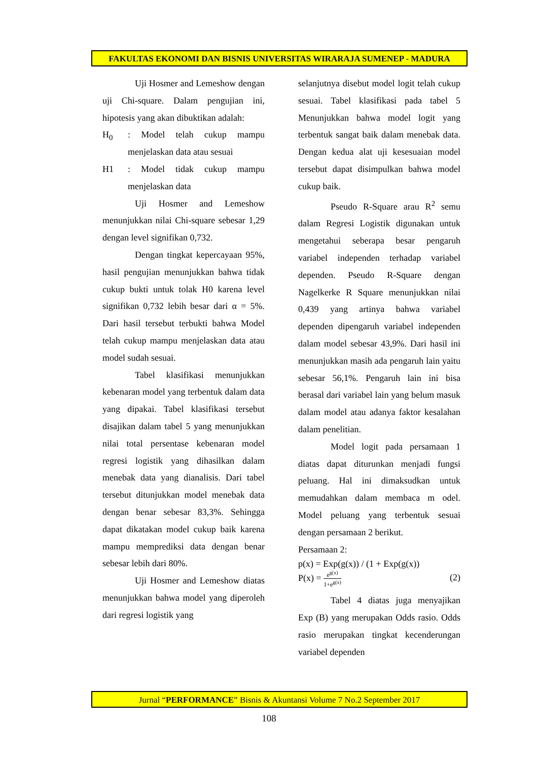FAKULTAS EKONOMI DAN BISNIS UNIVERSITAS WIRARAJA SUMENEP - MADURA
Uji Hosmer and Lemeshow dengan uji Chi-square. Dalam pengujian ini, hipotesis yang akan dibuktikan adalah:
H<sub>0</sub> : Model telah cukup mampu menjelaskan data atau sesuai
H1 : Model tidak cukup mampu menjelaskan data
Uji Hosmer and Lemeshow menunjukkan nilai Chi-square sebesar 1,29 dengan level signifikan 0,732.
Dengan tingkat kepercayaan 95%, hasil pengujian menunjukkan bahwa tidak cukup bukti untuk tolak H0 karena level signifikan 0,732 lebih besar dari α = 5%. Dari hasil tersebut terbukti bahwa Model telah cukup mampu menjelaskan data atau model sudah sesuai.
Tabel klasifikasi menunjukkan kebenaran model yang terbentuk dalam data yang dipakai. Tabel klasifikasi tersebut disajikan dalam tabel 5 yang menunjukkan nilai total persentase kebenaran model regresi logistik yang dihasilkan dalam menebak data yang dianalisis. Dari tabel tersebut ditunjukkan model menebak data dengan benar sebesar 83,3%. Sehingga dapat dikatakan model cukup baik karena mampu memprediksi data dengan benar sebesar lebih dari 80%.
Uji Hosmer and Lemeshow diatas menunjukkan bahwa model yang diperoleh dari regresi logistik yang
selanjutnya disebut model logit telah cukup sesuai. Tabel klasifikasi pada tabel 5 Menunjukkan bahwa model logit yang terbentuk sangat baik dalam menebak data. Dengan kedua alat uji kesesuaian model tersebut dapat disimpulkan bahwa model cukup baik.
Pseudo R-Square arau R<sup>2</sup> semu dalam Regresi Logistik digunakan untuk mengetahui seberapa besar pengaruh variabel independen terhadap variabel dependen. Pseudo R-Square dengan Nagelkerke R Square menunjukkan nilai 0,439 yang artinya bahwa variabel dependen dipengaruh variabel independen dalam model sebesar 43,9%. Dari hasil ini menunjukkan masih ada pengaruh lain yaitu sebesar 56,1%. Pengaruh lain ini bisa berasal dari variabel lain yang belum masuk dalam model atau adanya faktor kesalahan dalam penelitian.
Model logit pada persamaan 1 diatas dapat diturunkan menjadi fungsi peluang. Hal ini dimaksudkan untuk memudahkan dalam membaca m odel. Model peluang yang terbentuk sesuai dengan persamaan 2 berikut.
Persamaan 2:
p(x) = Exp(g(x)) / (1 + Exp(g(x))
P(x) = e<sup>g(x)</sup> 1+e<sup>g(x)</sup> (2)
Tabel 4 diatas juga menyajikan Exp (B) yang merupakan Odds rasio. Odds rasio merupakan tingkat kecenderungan variabel dependen
Jurnal “PERFORMANCE” Bisnis & Akuntansi Volume 7 No.2 September 2017
108